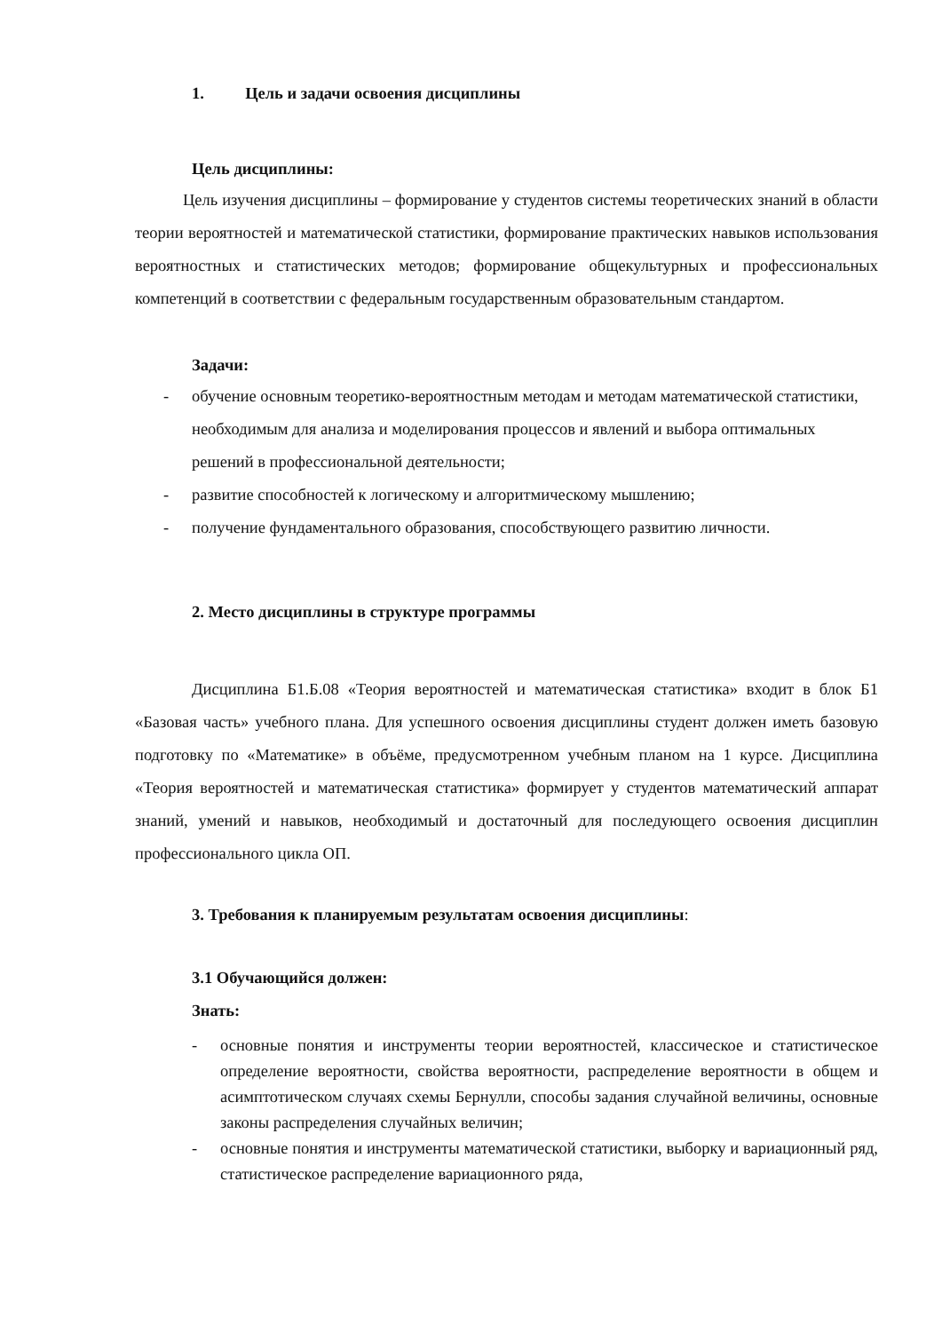1. Цель и задачи освоения дисциплины
Цель дисциплины:
Цель изучения дисциплины – формирование у студентов системы теоретических знаний в области теории вероятностей и математической статистики, формирование практических навыков использования вероятностных и статистических методов; формирование общекультурных и профессиональных компетенций в соответствии с федеральным государственным образовательным стандартом.
Задачи:
- обучение основным теоретико-вероятностным методам и методам математической статистики, необходимым для анализа и моделирования процессов и явлений и выбора оптимальных решений в профессиональной деятельности;
- развитие способностей к логическому и алгоритмическому мышлению;
- получение фундаментального образования, способствующего развитию личности.
2. Место дисциплины в структуре программы
Дисциплина Б1.Б.08 «Теория вероятностей и математическая статистика» входит в блок Б1 «Базовая часть» учебного плана. Для успешного освоения дисциплины студент должен иметь базовую подготовку по «Математике» в объёме, предусмотренном учебным планом на 1 курсе. Дисциплина «Теория вероятностей и математическая статистика» формирует у студентов математический аппарат знаний, умений и навыков, необходимый и достаточный для последующего освоения дисциплин профессионального цикла ОП.
3. Требования к планируемым результатам освоения дисциплины:
3.1 Обучающийся должен:
Знать:
- основные понятия и инструменты теории вероятностей, классическое и статистическое определение вероятности, свойства вероятности, распределение вероятности в общем и асимптотическом случаях схемы Бернулли, способы задания случайной величины, основные законы распределения случайных величин;
- основные понятия и инструменты математической статистики, выборку и вариационный ряд, статистическое распределение вариационного ряда,